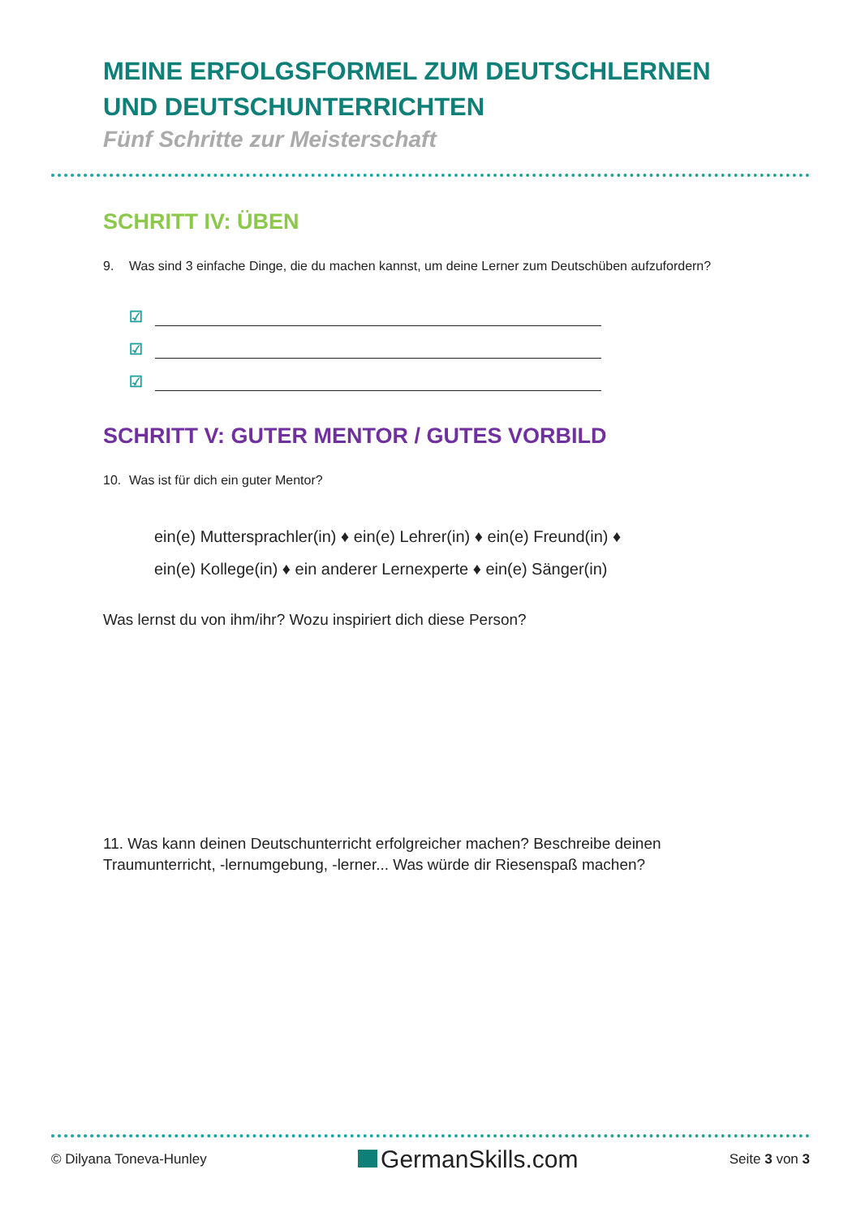MEINE ERFOLGSFORMEL ZUM DEUTSCHLERNEN UND DEUTSCHUNTERRICHTEN
Fünf Schritte zur Meisterschaft
SCHRITT IV: ÜBEN
9. Was sind 3 einfache Dinge, die du machen kannst, um deine Lerner zum Deutschüben aufzufordern?
☑
☑
☑
SCHRITT V: GUTER MENTOR / GUTES VORBILD
10. Was ist für dich ein guter Mentor?
ein(e) Muttersprachler(in) ♦ ein(e) Lehrer(in) ♦ ein(e) Freund(in) ♦
ein(e) Kollege(in) ♦ ein anderer Lernexperte ♦ ein(e) Sänger(in)
Was lernst du von ihm/ihr? Wozu inspiriert dich diese Person?
11. Was kann deinen Deutschunterricht erfolgreicher machen? Beschreibe deinen Traumunterricht, -lernumgebung, -lerner... Was würde dir Riesenspaß machen?
© Dilyana Toneva-Hunley GermanSkills.com Seite 3 von 3